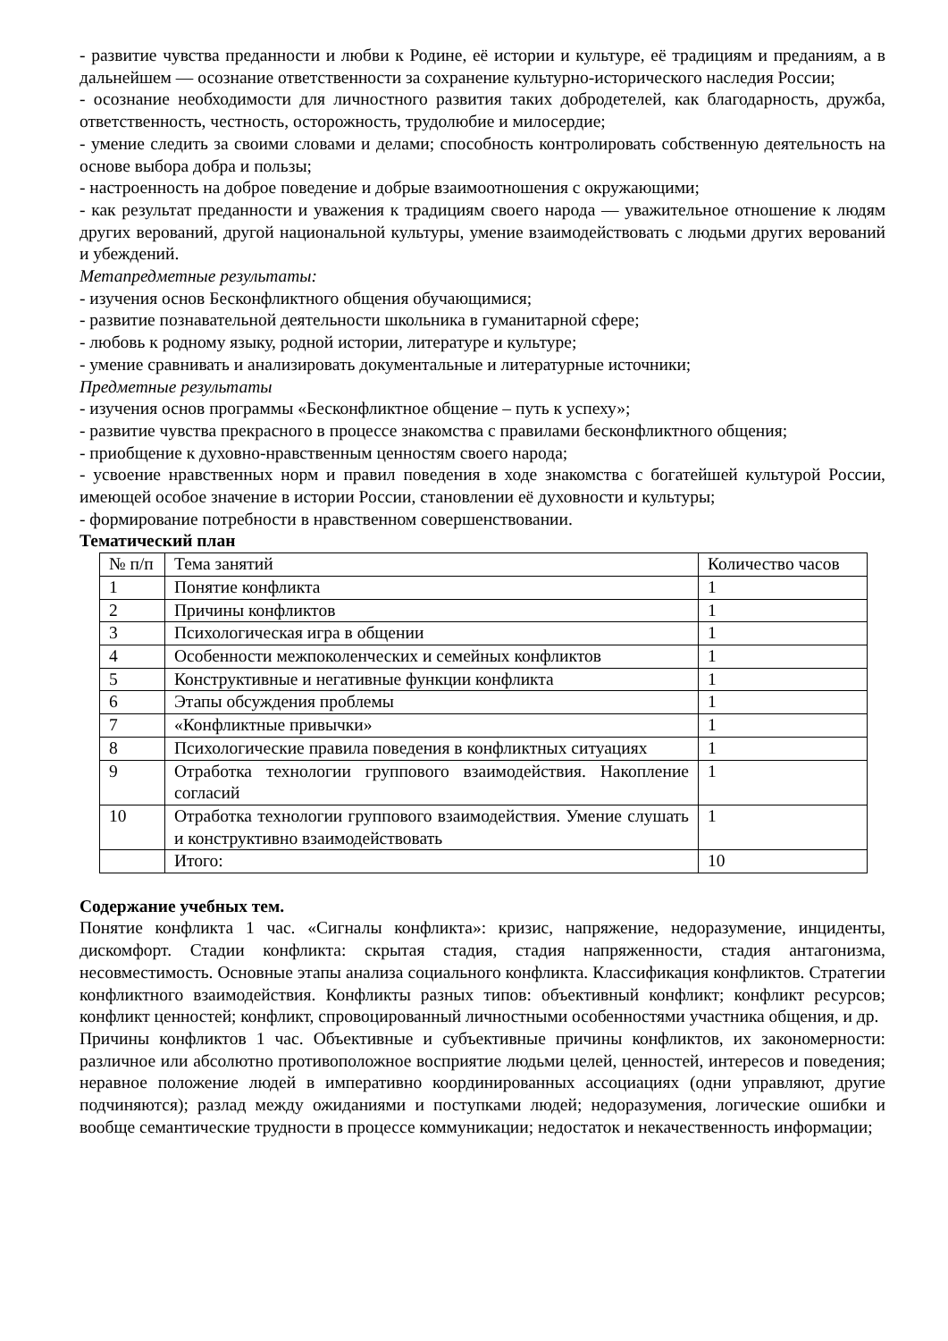- развитие чувства преданности и любви к Родине, её истории и культуре, её традициям и преданиям, а в дальнейшем — осознание ответственности за сохранение культурно-исторического наследия России;
- осознание необходимости для личностного развития таких добродетелей, как благодарность, дружба, ответственность, честность, осторожность, трудолюбие и милосердие;
- умение следить за своими словами и делами; способность контролировать собственную деятельность на основе выбора добра и пользы;
- настроенность на доброе поведение и добрые взаимоотношения с окружающими;
- как результат преданности и уважения к традициям своего народа — уважительное отношение к людям других верований, другой национальной культуры, умение взаимодействовать с людьми других верований и убеждений.
Метапредметные результаты:
- изучения основ Бесконфликтного общения обучающимися;
- развитие познавательной деятельности школьника в гуманитарной сфере;
- любовь к родному языку, родной истории, литературе и культуре;
- умение сравнивать и анализировать документальные и литературные источники;
Предметные результаты
- изучения основ программы «Бесконфликтное общение – путь к успеху»;
- развитие чувства прекрасного в процессе знакомства с правилами бесконфликтного общения;
- приобщение к духовно-нравственным ценностям своего народа;
- усвоение нравственных норм и правил поведения в ходе знакомства с богатейшей культурой России, имеющей особое значение в истории России, становлении её духовности и культуры;
- формирование потребности в нравственном совершенствовании.
Тематический план
| № п/п | Тема занятий | Количество часов |
| 1 | Понятие конфликта | 1 |
| 2 | Причины конфликтов | 1 |
| 3 | Психологическая игра в общении | 1 |
| 4 | Особенности межпоколенческих и семейных конфликтов | 1 |
| 5 | Конструктивные и негативные функции конфликта | 1 |
| 6 | Этапы обсуждения проблемы | 1 |
| 7 | «Конфликтные привычки» | 1 |
| 8 | Психологические правила поведения в конфликтных ситуациях | 1 |
| 9 | Отработка технологии группового взаимодействия. Накопление согласий | 1 |
| 10 | Отработка технологии группового взаимодействия. Умение слушать и конструктивно взаимодействовать | 1 |
| | Итого: | 10 |
Содержание учебных тем.
Понятие конфликта 1 час. «Сигналы конфликта»: кризис, напряжение, недоразумение, инциденты, дискомфорт. Стадии конфликта: скрытая стадия, стадия напряженности, стадия антагонизма, несовместимость. Основные этапы анализа социального конфликта. Классификация конфликтов. Стратегии конфликтного взаимодействия. Конфликты разных типов: объективный конфликт; конфликт ресурсов; конфликт ценностей; конфликт, спровоцированный личностными особенностями участника общения, и др.
Причины конфликтов 1 час. Объективные и субъективные причины конфликтов, их закономерности: различное или абсолютно противоположное восприятие людьми целей, ценностей, интересов и поведения; неравное положение людей в императивно координированных ассоциациях (одни управляют, другие подчиняются); разлад между ожиданиями и поступками людей; недоразумения, логические ошибки и вообще семантические трудности в процессе коммуникации; недостаток и некачественность информации;